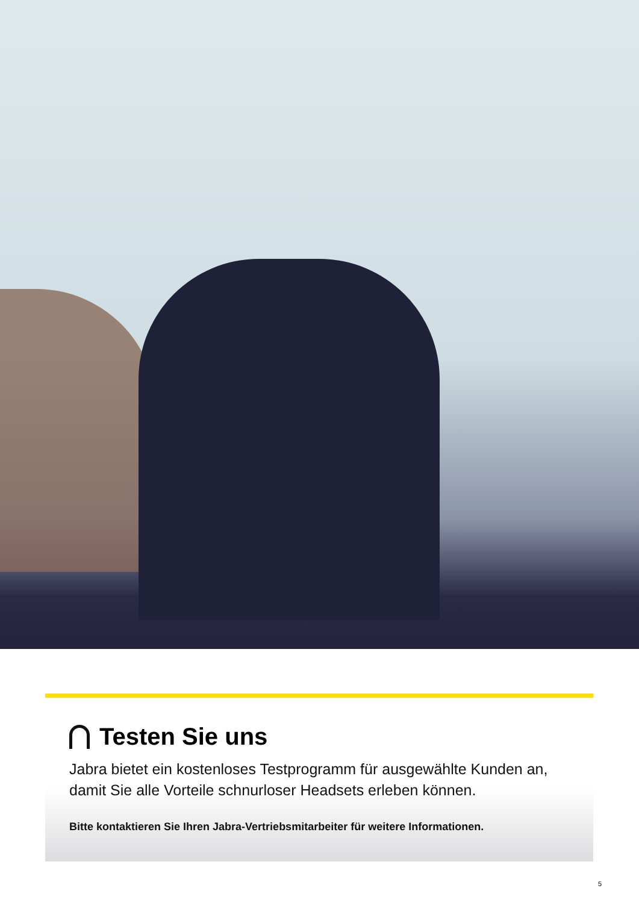Testen Sie uns
Jabra bietet ein kostenloses Testprogramm für ausgewählte Kunden an, damit Sie alle Vorteile schnurloser Headsets erleben können.
Bitte kontaktieren Sie Ihren Jabra-Vertriebsmitarbeiter für weitere Informationen.
5